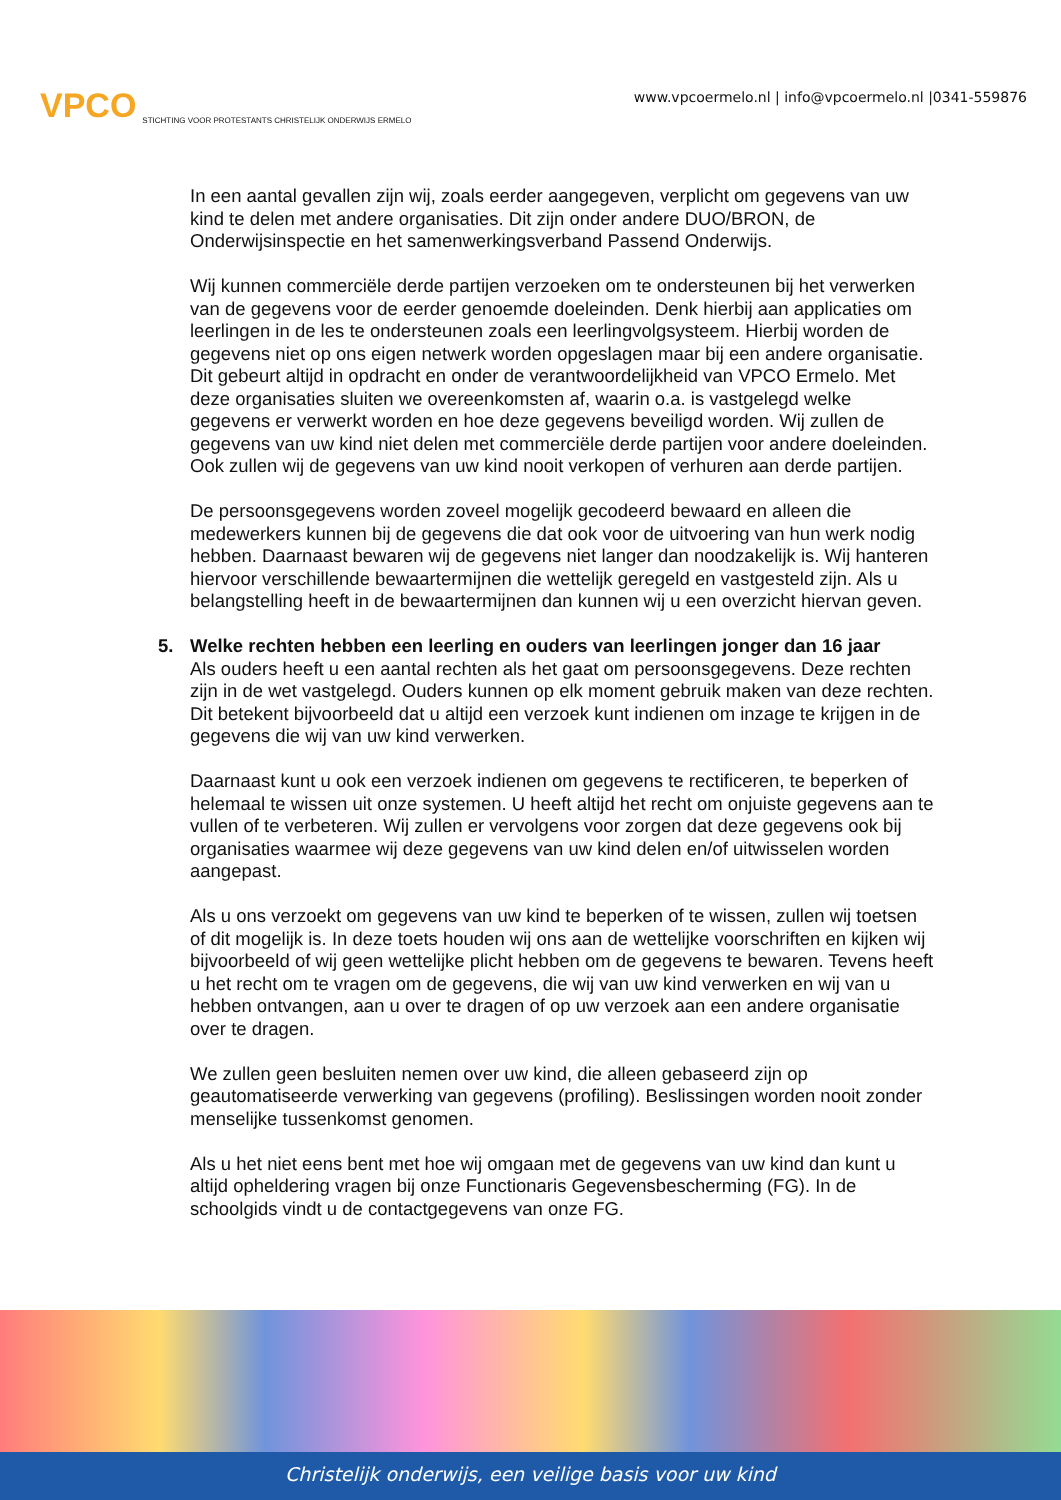VPCO STICHTING VOOR PROTESTANTS CHRISTELIJK ONDERWIJS ERMELO
www.vpcoermelo.nl | info@vpcoermelo.nl |0341-559876
In een aantal gevallen zijn wij, zoals eerder aangegeven, verplicht om gegevens van uw kind te delen met andere organisaties. Dit zijn onder andere DUO/BRON, de Onderwijsinspectie en het samenwerkingsverband Passend Onderwijs.
Wij kunnen commerciële derde partijen verzoeken om te ondersteunen bij het verwerken van de gegevens voor de eerder genoemde doeleinden. Denk hierbij aan applicaties om leerlingen in de les te ondersteunen zoals een leerlingvolgsysteem. Hierbij worden de gegevens niet op ons eigen netwerk worden opgeslagen maar bij een andere organisatie. Dit gebeurt altijd in opdracht en onder de verantwoordelijkheid van VPCO Ermelo. Met deze organisaties sluiten we overeenkomsten af, waarin o.a. is vastgelegd welke gegevens er verwerkt worden en hoe deze gegevens beveiligd worden. Wij zullen de gegevens van uw kind niet delen met commerciële derde partijen voor andere doeleinden. Ook zullen wij de gegevens van uw kind nooit verkopen of verhuren aan derde partijen.
De persoonsgegevens worden zoveel mogelijk gecodeerd bewaard en alleen die medewerkers kunnen bij de gegevens die dat ook voor de uitvoering van hun werk nodig hebben. Daarnaast bewaren wij de gegevens niet langer dan noodzakelijk is. Wij hanteren hiervoor verschillende bewaartermijnen die wettelijk geregeld en vastgesteld zijn. Als u belangstelling heeft in de bewaartermijnen dan kunnen wij u een overzicht hiervan geven.
5. Welke rechten hebben een leerling en ouders van leerlingen jonger dan 16 jaar
Als ouders heeft u een aantal rechten als het gaat om persoonsgegevens. Deze rechten zijn in de wet vastgelegd. Ouders kunnen op elk moment gebruik maken van deze rechten. Dit betekent bijvoorbeeld dat u altijd een verzoek kunt indienen om inzage te krijgen in de gegevens die wij van uw kind verwerken.
Daarnaast kunt u ook een verzoek indienen om gegevens te rectificeren, te beperken of helemaal te wissen uit onze systemen. U heeft altijd het recht om onjuiste gegevens aan te vullen of te verbeteren. Wij zullen er vervolgens voor zorgen dat deze gegevens ook bij organisaties waarmee wij deze gegevens van uw kind delen en/of uitwisselen worden aangepast.
Als u ons verzoekt om gegevens van uw kind te beperken of te wissen, zullen wij toetsen of dit mogelijk is. In deze toets houden wij ons aan de wettelijke voorschriften en kijken wij bijvoorbeeld of wij geen wettelijke plicht hebben om de gegevens te bewaren. Tevens heeft u het recht om te vragen om de gegevens, die wij van uw kind verwerken en wij van u hebben ontvangen, aan u over te dragen of op uw verzoek aan een andere organisatie over te dragen.
We zullen geen besluiten nemen over uw kind, die alleen gebaseerd zijn op geautomatiseerde verwerking van gegevens (profiling). Beslissingen worden nooit zonder menselijke tussenkomst genomen.
Als u het niet eens bent met hoe wij omgaan met de gegevens van uw kind dan kunt u altijd opheldering vragen bij onze Functionaris Gegevensbescherming (FG). In de schoolgids vindt u de contactgegevens van onze FG.
Christelijk onderwijs, een veilige basis voor uw kind